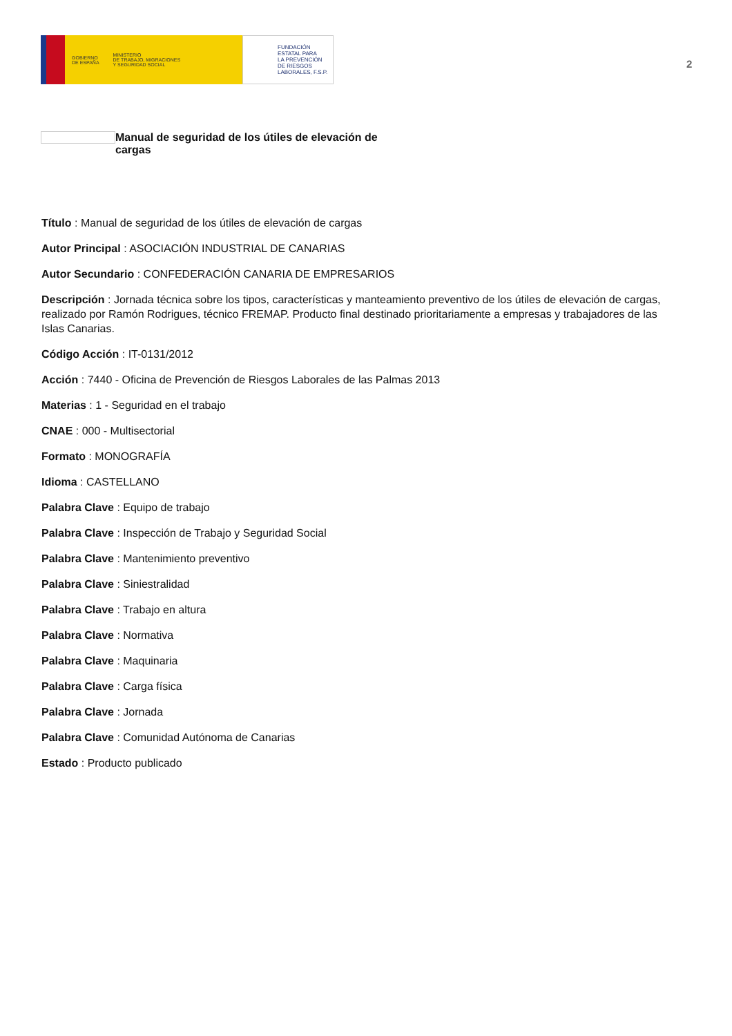GOBIERNO
DE ESPAÑA
MINISTERIO
DE TRABAJO, MIGRACIONES
Y SEGURIDAD SOCIAL
FUNDACIÓN
ESTATAL PARA
LA PREVENCIÓN
DE RIESGOS
LABORALES, F.S.P.
2
Manual de seguridad de los útiles de elevación de cargas
Título : Manual de seguridad de los útiles de elevación de cargas
Autor Principal : ASOCIACIÓN INDUSTRIAL DE CANARIAS
Autor Secundario : CONFEDERACIÓN CANARIA DE EMPRESARIOS
Descripción : Jornada técnica sobre los tipos, características y manteamiento preventivo de los útiles de elevación de cargas, realizado por Ramón Rodrigues, técnico FREMAP. Producto final destinado prioritariamente a empresas y trabajadores de las Islas Canarias.
Código Acción : IT-0131/2012
Acción : 7440 - Oficina de Prevención de Riesgos Laborales de las Palmas 2013
Materias : 1 - Seguridad en el trabajo
CNAE : 000 - Multisectorial
Formato : MONOGRAFÍA
Idioma : CASTELLANO
Palabra Clave : Equipo de trabajo
Palabra Clave : Inspección de Trabajo y Seguridad Social
Palabra Clave : Mantenimiento preventivo
Palabra Clave : Siniestralidad
Palabra Clave : Trabajo en altura
Palabra Clave : Normativa
Palabra Clave : Maquinaria
Palabra Clave : Carga física
Palabra Clave : Jornada
Palabra Clave : Comunidad Autónoma de Canarias
Estado : Producto publicado